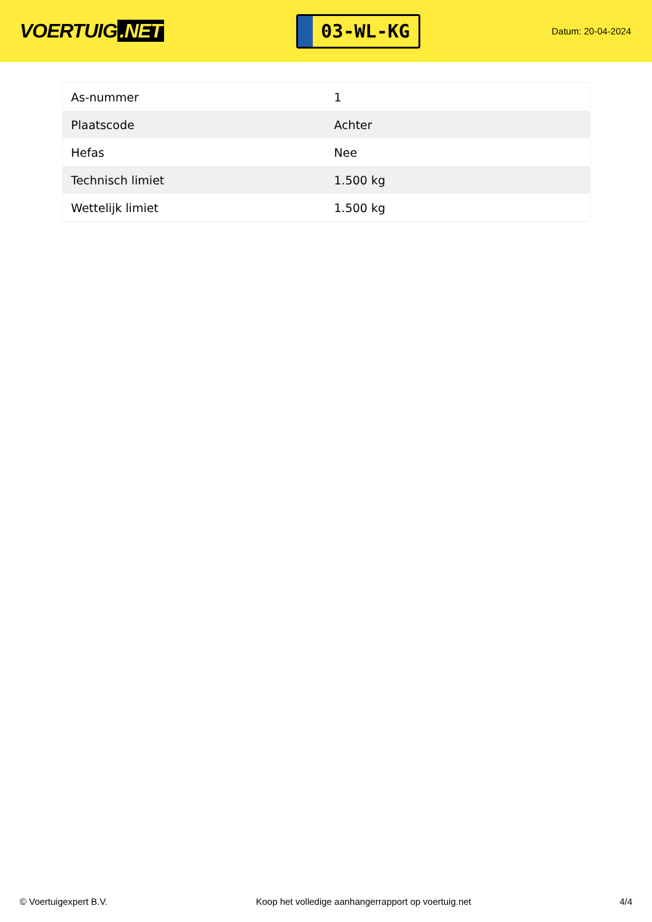VOERTUIG.NET
03-WL-KG
Datum: 20-04-2024
| As-nummer | 1 |
| Plaatscode | Achter |
| Hefas | Nee |
| Technisch limiet | 1.500 kg |
| Wettelijk limiet | 1.500 kg |
© Voertuigexpert B.V. Koop het volledige aanhangerrapport op voertuig.net 4/4